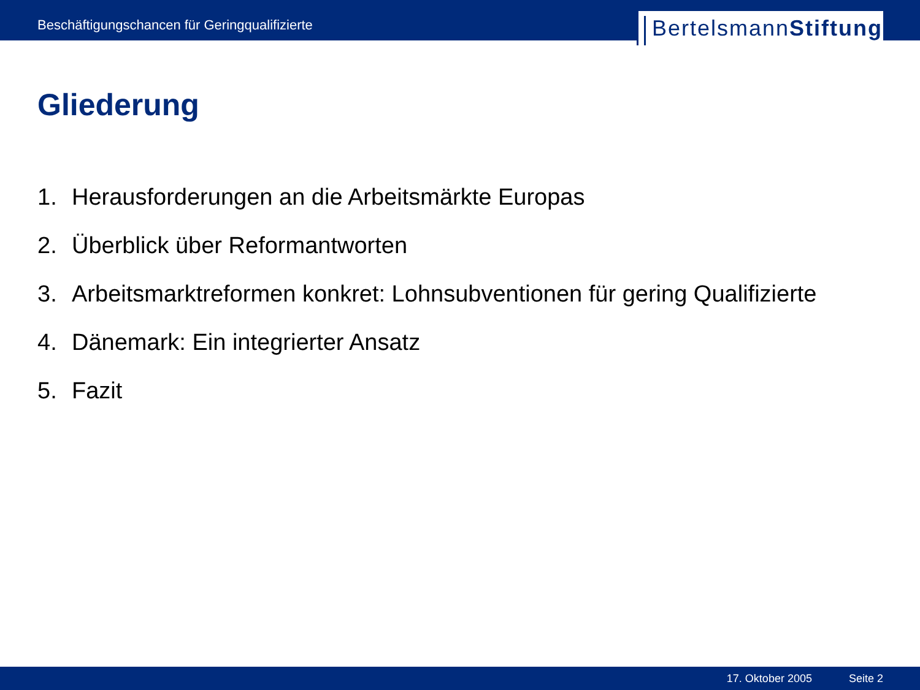Beschäftigungschancen für Geringqualifizierte
Bertelsmann Stiftung
Gliederung
1. Herausforderungen an die Arbeitsmärkte Europas
2. Überblick über Reformantworten
3. Arbeitsmarktreformen konkret: Lohnsubventionen für gering Qualifizierte
4. Dänemark: Ein integrierter Ansatz
5. Fazit
17. Oktober 2005 Seite 2